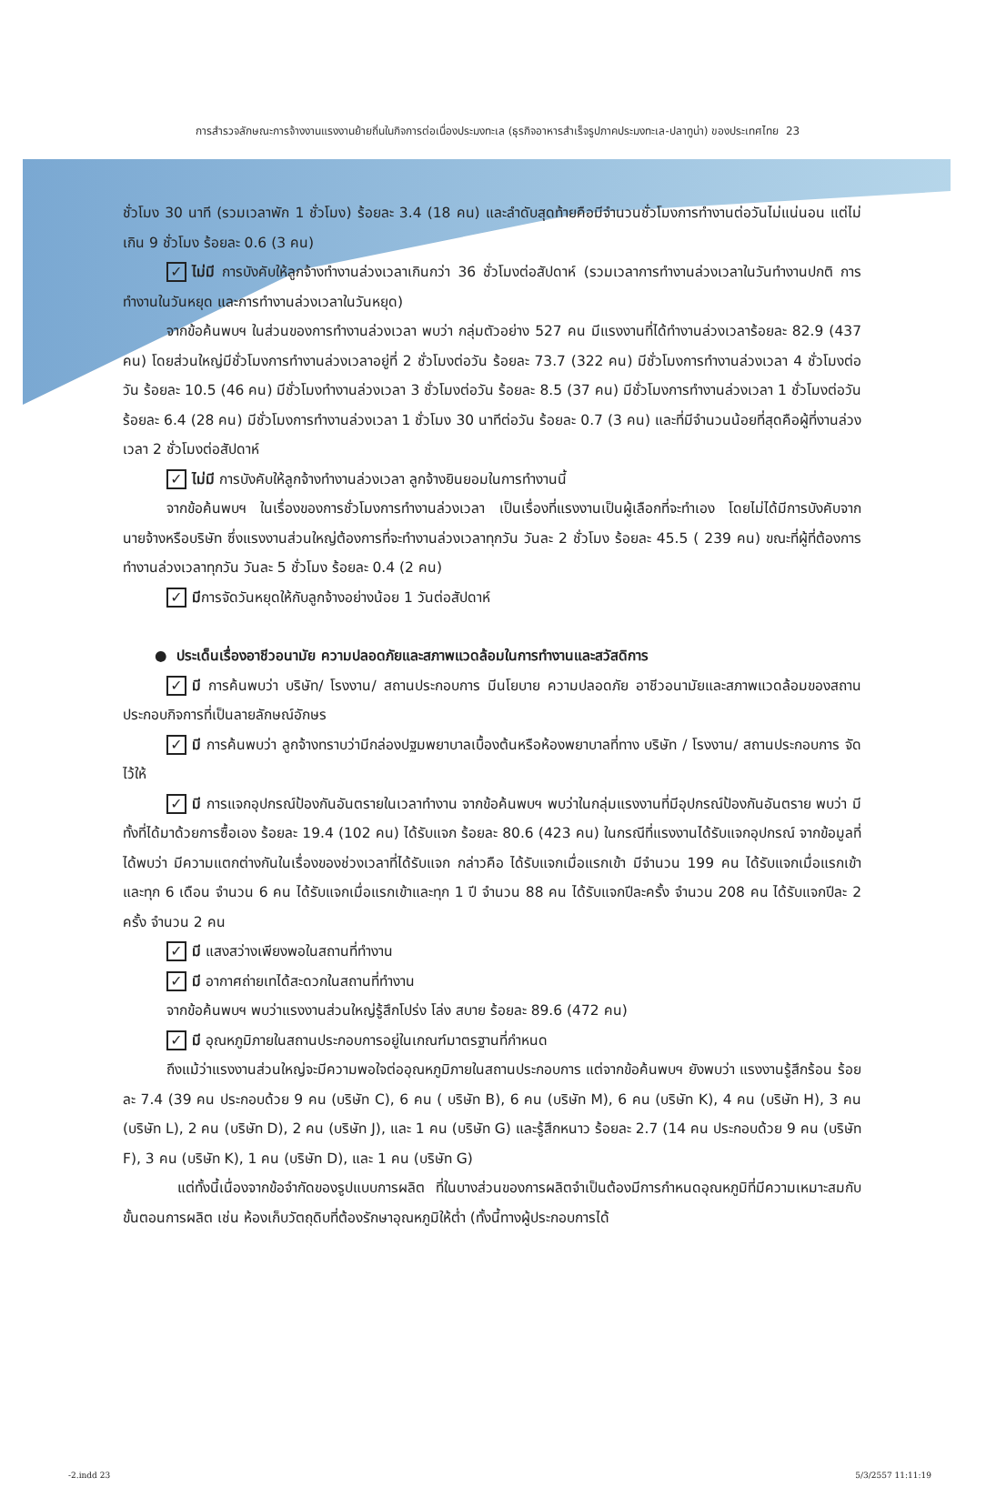การสำรวจลักษณะการจ้างงานแรงงานย้ายถิ่นในกิจการต่อเนื่องประมงทะเล (ธุรกิจอาหารสำเร็จรูปภาคประมงทะเล-ปลาทูน่า) ของประเทศไทย 23
ชั่วโมง 30 นาที (รวมเวลาพัก 1 ชั่วโมง) ร้อยละ 3.4 (18 คน) และลำดับสุดท้ายคือมีจำนวนชั่วโมงการทำงานต่อวันไม่แน่นอน แต่ไม่เกิน 9 ชั่วโมง ร้อยละ 0.6 (3 คน)
✓ ไม่มี การบังคับให้ลูกจ้างทำงานล่วงเวลาเกินกว่า 36 ชั่วโมงต่อสัปดาห์ (รวมเวลาการทำงานล่วงเวลาในวันทำงานปกติ การทำงานในวันหยุด และการทำงานล่วงเวลาในวันหยุด)
จากข้อค้นพบฯ ในส่วนของการทำงานล่วงเวลา พบว่า กลุ่มตัวอย่าง 527 คน มีแรงงานที่ได้ทำงานล่วงเวลาร้อยละ 82.9 (437 คน) โดยส่วนใหญ่มีชั่วโมงการทำงานล่วงเวลาอยู่ที่ 2 ชั่วโมงต่อวัน ร้อยละ 73.7 (322 คน) มีชั่วโมงการทำงานล่วงเวลา 4 ชั่วโมงต่อวัน ร้อยละ 10.5 (46 คน) มีชั่วโมงทำงานล่วงเวลา 3 ชั่วโมงต่อวัน ร้อยละ 8.5 (37 คน) มีชั่วโมงการทำงานล่วงเวลา 1 ชั่วโมงต่อวัน ร้อยละ 6.4 (28 คน) มีชั่วโมงการทำงานล่วงเวลา 1 ชั่วโมง 30 นาทีต่อวัน ร้อยละ 0.7 (3 คน) และที่มีจำนวนน้อยที่สุดคือผู้ที่งานล่วงเวลา 2 ชั่วโมงต่อสัปดาห์
✓ ไม่มี การบังคับให้ลูกจ้างทำงานล่วงเวลา ลูกจ้างยินยอมในการทำงานนี้
จากข้อค้นพบฯ ในเรื่องของการชั่วโมงการทำงานล่วงเวลา เป็นเรื่องที่แรงงานเป็นผู้เลือกที่จะทำเอง โดยไม่ได้มีการบังคับจากนายจ้างหรือบริษัท ซึ่งแรงงานส่วนใหญ่ต้องการที่จะทำงานล่วงเวลาทุกวัน วันละ 2 ชั่วโมง ร้อยละ 45.5 ( 239 คน) ขณะที่ผู้ที่ต้องการทำงานล่วงเวลาทุกวัน วันละ 5 ชั่วโมง ร้อยละ 0.4 (2 คน)
✓ มีการจัดวันหยุดให้กับลูกจ้างอย่างน้อย 1 วันต่อสัปดาห์
● ประเด็นเรื่องอาชีวอนามัย ความปลอดภัยและสภาพแวดล้อมในการทำงานและสวัสดิการ
✓ มี การค้นพบว่า บริษัท/ โรงงาน/ สถานประกอบการ มีนโยบาย ความปลอดภัย อาชีวอนามัยและสภาพแวดล้อมของสถานประกอบกิจการที่เป็นลายลักษณ์อักษร
✓ มี การค้นพบว่า ลูกจ้างทราบว่ามีกล่องปฐมพยาบาลเบื้องต้นหรือห้องพยาบาลที่ทาง บริษัท / โรงงาน/ สถานประกอบการ จัดไว้ให้
✓ มี การแจกอุปกรณ์ป้องกันอันตรายในเวลาทำงาน จากข้อค้นพบฯ พบว่าในกลุ่มแรงงานที่มีอุปกรณ์ป้องกันอันตราย พบว่า มีทั้งที่ได้มาด้วยการซื้อเอง ร้อยละ 19.4 (102 คน) ได้รับแจก ร้อยละ 80.6 (423 คน) ในกรณีที่แรงงานได้รับแจกอุปกรณ์ จากข้อมูลที่ได้พบว่า มีความแตกต่างกันในเรื่องของช่วงเวลาที่ได้รับแจก กล่าวคือ ได้รับแจกเมื่อแรกเข้า มีจำนวน 199 คน ได้รับแจกเมื่อแรกเข้าและทุก 6 เดือน จำนวน 6 คน ได้รับแจกเมื่อแรกเข้าและทุก 1 ปี จำนวน 88 คน ได้รับแจกปีละครั้ง จำนวน 208 คน ได้รับแจกปีละ 2 ครั้ง จำนวน 2 คน
✓ มี แสงสว่างเพียงพอในสถานที่ทำงาน
✓ มี อากาศถ่ายเทได้สะดวกในสถานที่ทำงาน
จากข้อค้นพบฯ พบว่าแรงงานส่วนใหญ่รู้สึกโปร่ง โล่ง สบาย ร้อยละ 89.6 (472 คน)
✓ มี อุณหภูมิภายในสถานประกอบการอยู่ในเกณฑ์มาตรฐานที่กำหนด
ถึงแม้ว่าแรงงานส่วนใหญ่จะมีความพอใจต่ออุณหภูมิภายในสถานประกอบการ แต่จากข้อค้นพบฯ ยังพบว่า แรงงานรู้สึกร้อน ร้อยละ 7.4 (39 คน ประกอบด้วย 9 คน (บริษัท C), 6 คน ( บริษัท B), 6 คน (บริษัท M), 6 คน (บริษัท K), 4 คน (บริษัท H), 3 คน (บริษัท L), 2 คน (บริษัท D), 2 คน (บริษัท J), และ 1 คน (บริษัท G) และรู้สึกหนาว ร้อยละ 2.7 (14 คน ประกอบด้วย 9 คน (บริษัท F), 3 คน (บริษัท K), 1 คน (บริษัท D), และ 1 คน (บริษัท G)
แต่ทั้งนี้เนื่องจากข้อจำกัดของรูปแบบการผลิต ที่ในบางส่วนของการผลิตจำเป็นต้องมีการกำหนดอุณหภูมิที่มีความเหมาะสมกับขั้นตอนการผลิต เช่น ห้องเก็บวัตถุดิบที่ต้องรักษาอุณหภูมิให้ต่ำ (ทั้งนี้ทางผู้ประกอบการได้
-2.indd 23 5/3/2557 11:11:19